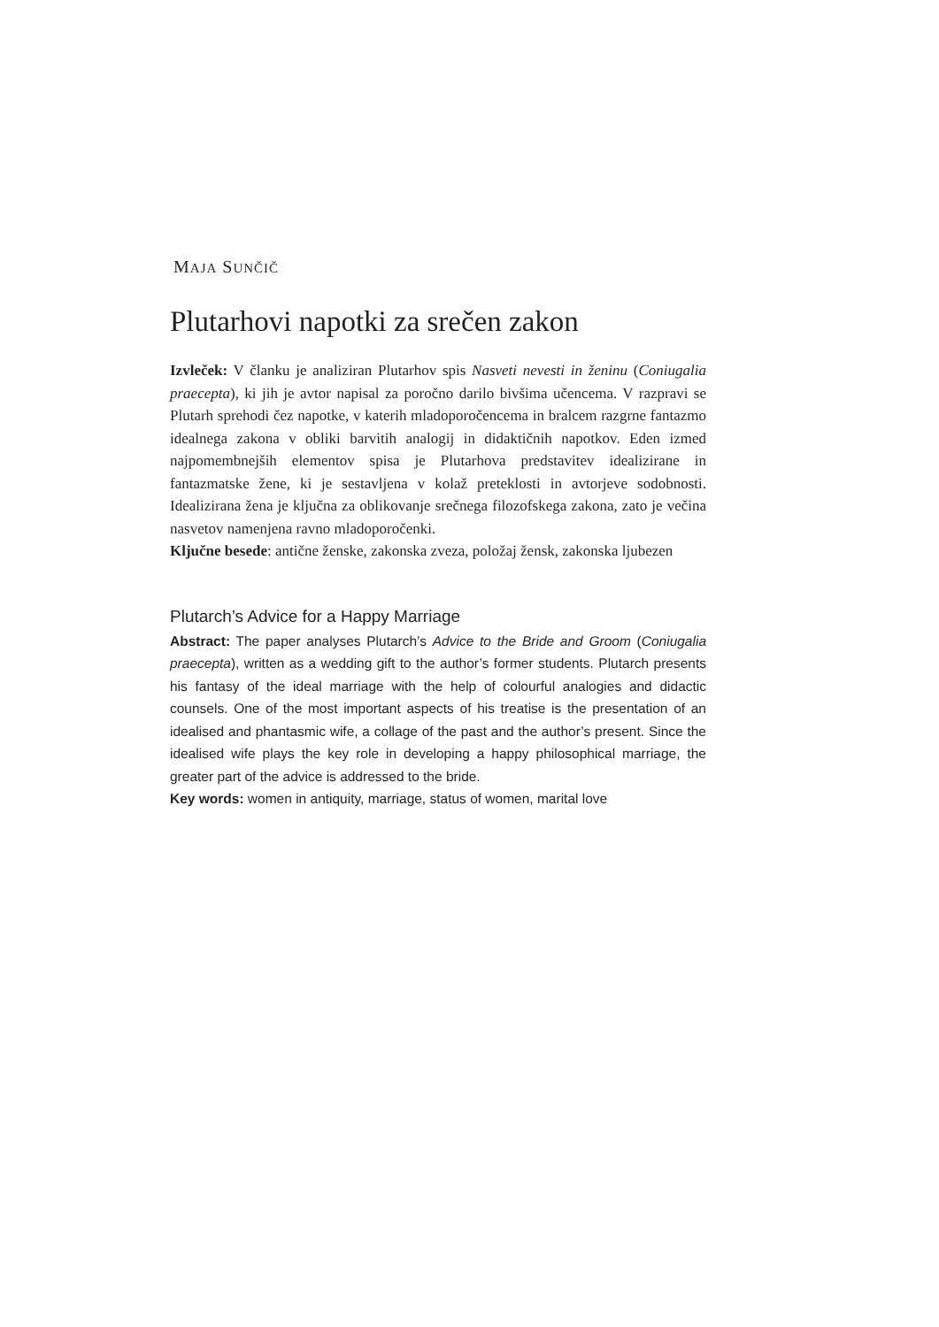MAJA SUNČIČ
Plutarhovi napotki za srečen zakon
Izvleček: V članku je analiziran Plutarhov spis Nasveti nevesti in ženinu (Coniugalia praecepta), ki jih je avtor napisal za poročno darilo bivšima učencema. V razpravi se Plutarh sprehodi čez napotke, v katerih mladoporočencema in bralcem razgrne fantazmo idealnega zakona v obliki barvitih analogij in didaktičnih napotkov. Eden izmed najpomembnejših elementov spisa je Plutarhova predstavitev idealizirane in fantazmatske žene, ki je sestavljena v kolaž preteklosti in avtorjeve sodobnosti. Idealizirana žena je ključna za oblikovanje srečnega filozofskega zakona, zato je večina nasvetov namenjena ravno mladoporočenki.
Ključne besede: antične ženske, zakonska zveza, položaj žensk, zakonska ljubezen
Plutarch’s Advice for a Happy Marriage
Abstract: The paper analyses Plutarch’s Advice to the Bride and Groom (Coniugalia praecepta), written as a wedding gift to the author’s former students. Plutarch presents his fantasy of the ideal marriage with the help of colourful analogies and didactic counsels. One of the most important aspects of his treatise is the presentation of an idealised and phantasmic wife, a collage of the past and the author’s present. Since the idealised wife plays the key role in developing a happy philosophical marriage, the greater part of the advice is addressed to the bride.
Key words: women in antiquity, marriage, status of women, marital love